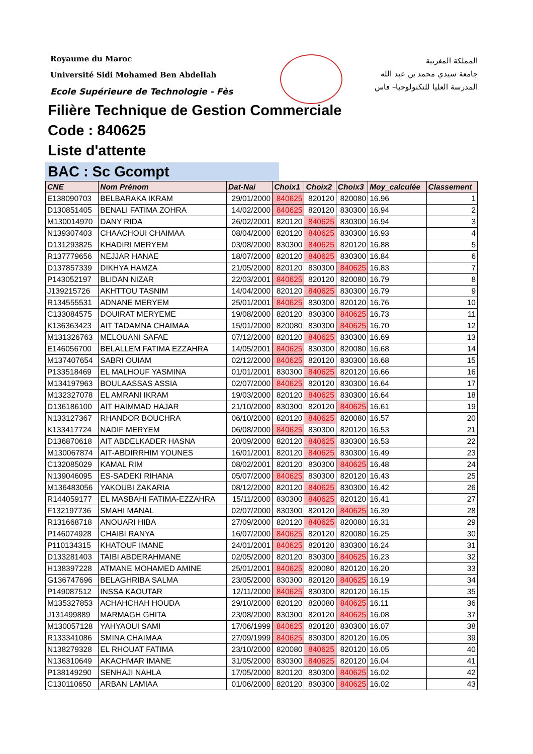Royaume du Maroc
Université Sidi Mohamed Ben Abdellah
Ecole Supérieure de Technologie - Fès
المملكة المغربية
جامعة سيدي محمد بن عبد الله
المدرسة العليا للتكنولوجيا– فاس
Filière Technique de Gestion Commerciale
Code : 840625
Liste d'attente
BAC : Sc Gcompt
| CNE | Nom Prénom | Dat-Nai | Choix1 | Choix2 | Choix3 | Moy_calculée | Classement |
| --- | --- | --- | --- | --- | --- | --- | --- |
| E138090703 | BELBARAKA IKRAM | 29/01/2000 | 840625 | 820120 | 820080 | 16.96 | 1 |
| D130851405 | BENALI FATIMA ZOHRA | 14/02/2000 | 840625 | 820120 | 830300 | 16.94 | 2 |
| M130014970 | DANY RIDA | 26/02/2001 | 820120 | 840625 | 830300 | 16.94 | 3 |
| N139307403 | CHAACHOUI CHAIMAA | 08/04/2000 | 820120 | 840625 | 830300 | 16.93 | 4 |
| D131293825 | KHADIRI MERYEM | 03/08/2000 | 830300 | 840625 | 820120 | 16.88 | 5 |
| R137779656 | NEJJAR HANAE | 18/07/2000 | 820120 | 840625 | 830300 | 16.84 | 6 |
| D137857339 | DIKHYA HAMZA | 21/05/2000 | 820120 | 830300 | 840625 | 16.83 | 7 |
| P143052197 | BLIDAN NIZAR | 22/03/2001 | 840625 | 820120 | 820080 | 16.79 | 8 |
| J139215726 | AKHTTOU TASNIM | 14/04/2000 | 820120 | 840625 | 830300 | 16.79 | 9 |
| R134555531 | ADNANE MERYEM | 25/01/2001 | 840625 | 830300 | 820120 | 16.76 | 10 |
| C133084575 | DOUIRAT MERYEME | 19/08/2000 | 820120 | 830300 | 840625 | 16.73 | 11 |
| K136363423 | AIT TADAMNA CHAIMAA | 15/01/2000 | 820080 | 830300 | 840625 | 16.70 | 12 |
| M131326763 | MELOUANI SAFAE | 07/12/2000 | 820120 | 840625 | 830300 | 16.69 | 13 |
| E146056700 | BELALLEM FATIMA EZZAHRA | 14/05/2001 | 840625 | 830300 | 820080 | 16.68 | 14 |
| M137407654 | SABRI OUIAM | 02/12/2000 | 840625 | 820120 | 830300 | 16.68 | 15 |
| P133518469 | EL MALHOUF YASMINA | 01/01/2001 | 830300 | 840625 | 820120 | 16.66 | 16 |
| M134197963 | BOULAASSAS ASSIA | 02/07/2000 | 840625 | 820120 | 830300 | 16.64 | 17 |
| M132327078 | EL AMRANI IKRAM | 19/03/2000 | 820120 | 840625 | 830300 | 16.64 | 18 |
| D136186100 | AIT HAIMMAD HAJAR | 21/10/2000 | 830300 | 820120 | 840625 | 16.61 | 19 |
| N133127367 | RHANDOR BOUCHRA | 06/10/2000 | 820120 | 840625 | 820080 | 16.57 | 20 |
| K133417724 | NADIF MERYEM | 06/08/2000 | 840625 | 830300 | 820120 | 16.53 | 21 |
| D136870618 | AIT ABDELKADER HASNA | 20/09/2000 | 820120 | 840625 | 830300 | 16.53 | 22 |
| M130067874 | AIT-ABDIRRHIM YOUNES | 16/01/2001 | 820120 | 840625 | 830300 | 16.49 | 23 |
| C132085029 | KAMAL RIM | 08/02/2001 | 820120 | 830300 | 840625 | 16.48 | 24 |
| N139046095 | ES-SADEKI RIHANA | 05/07/2000 | 840625 | 830300 | 820120 | 16.43 | 25 |
| M136483056 | YAKOUBI ZAKARIA | 08/12/2000 | 820120 | 840625 | 830300 | 16.42 | 26 |
| R144059177 | EL MASBAHI FATIMA-EZZAHRA | 15/11/2000 | 830300 | 840625 | 820120 | 16.41 | 27 |
| F132197736 | SMAHI MANAL | 02/07/2000 | 830300 | 820120 | 840625 | 16.39 | 28 |
| R131668718 | ANOUARI HIBA | 27/09/2000 | 820120 | 840625 | 820080 | 16.31 | 29 |
| P146074928 | CHAIBI RANYA | 16/07/2000 | 840625 | 820120 | 820080 | 16.25 | 30 |
| P110134315 | KHATOUF IMANE | 24/01/2001 | 840625 | 820120 | 830300 | 16.24 | 31 |
| D133281403 | TAIBI ABDERAHMANE | 02/05/2000 | 820120 | 830300 | 840625 | 16.23 | 32 |
| H138397228 | ATMANE MOHAMED AMINE | 25/01/2001 | 840625 | 820080 | 820120 | 16.20 | 33 |
| G136747696 | BELAGHRIBA SALMA | 23/05/2000 | 830300 | 820120 | 840625 | 16.19 | 34 |
| P149087512 | INSSA KAOUTAR | 12/11/2000 | 840625 | 830300 | 820120 | 16.15 | 35 |
| M135327853 | ACHAHCHAH HOUDA | 29/10/2000 | 820120 | 820080 | 840625 | 16.11 | 36 |
| J131499889 | MARMAGH GHITA | 23/08/2000 | 830300 | 820120 | 840625 | 16.08 | 37 |
| M130057128 | YAHYAOUI SAMI | 17/06/1999 | 840625 | 820120 | 830300 | 16.07 | 38 |
| R133341086 | SMINA CHAIMAA | 27/09/1999 | 840625 | 830300 | 820120 | 16.05 | 39 |
| N138279328 | EL RHOUAT FATIMA | 23/10/2000 | 820080 | 840625 | 820120 | 16.05 | 40 |
| N136310649 | AKACHMAR IMANE | 31/05/2000 | 830300 | 840625 | 820120 | 16.04 | 41 |
| P138149290 | SENHAJI NAHLA | 17/05/2000 | 820120 | 830300 | 840625 | 16.02 | 42 |
| C130110650 | ARBAN LAMIAA | 01/06/2000 | 820120 | 830300 | 840625 | 16.02 | 43 |